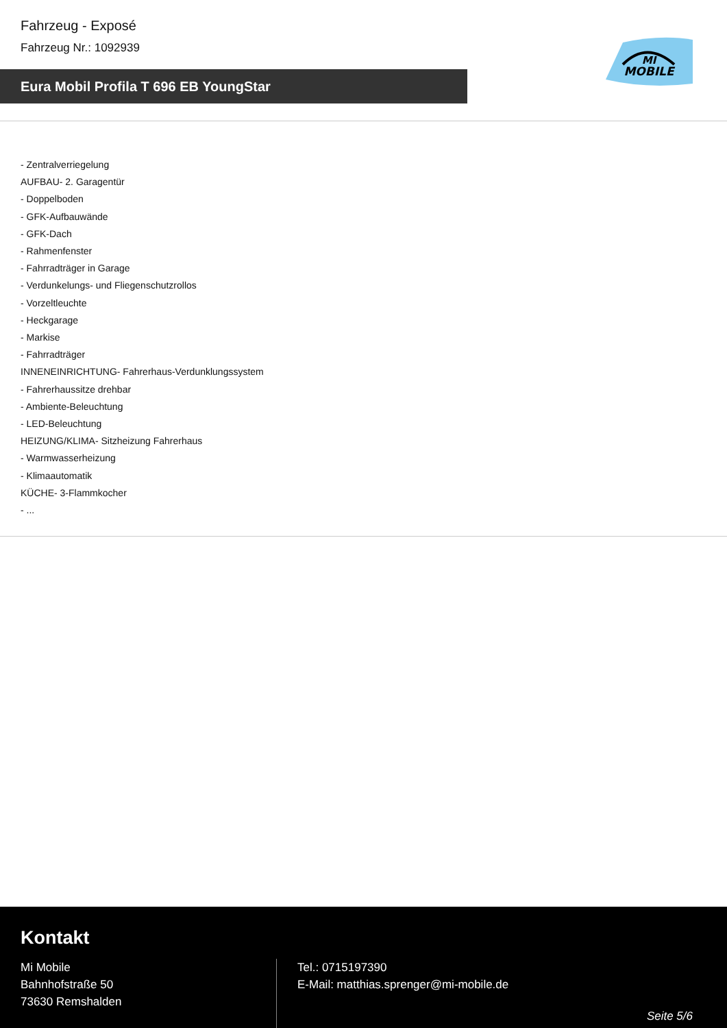Fahrzeug - Exposé
Fahrzeug Nr.: 1092939
Eura Mobil Profila T 696 EB YoungStar
MI
MOBILE
- Zentralverriegelung
AUFBAU- 2. Garagentür
- Doppelboden
- GFK-Aufbauwände
- GFK-Dach
- Rahmenfenster
- Fahrradträger in Garage
- Verdunkelungs- und Fliegenschutzrollos
- Vorzeltleuchte
- Heckgarage
- Markise
- Fahrradträger
INNENEINRICHTUNG- Fahrerhaus-Verdunklungssystem
- Fahrerhaussitze drehbar
- Ambiente-Beleuchtung
- LED-Beleuchtung
HEIZUNG/KLIMA- Sitzheizung Fahrerhaus
- Warmwasserheizung
- Klimaautomatik
KÜCHE- 3-Flammkocher
- ...
Kontakt
Mi Mobile
Bahnhofstraße 50
73630 Remshalden
Tel.: 0715197390
E-Mail: matthias.sprenger@mi-mobile.de
Seite 5/6